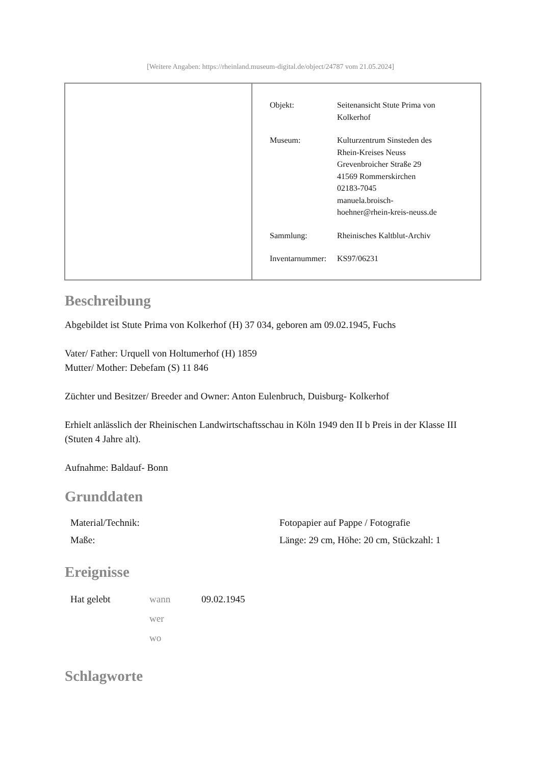[Weitere Angaben: https://rheinland.museum-digital.de/object/24787 vom 21.05.2024]
| Objekt: | Seitenansicht Stute Prima von Kolkerhof |
| Museum: | Kulturzentrum Sinsteden des Rhein-Kreises Neuss Grevenbroicher Straße 29 41569 Rommerskirchen 02183-7045 manuela.broisch- hoehner@rhein-kreis-neuss.de |
| Sammlung: | Rheinisches Kaltblut-Archiv |
| Inventarnummer: | KS97/06231 |
Beschreibung
Abgebildet ist Stute Prima von Kolkerhof (H) 37 034, geboren am 09.02.1945, Fuchs
Vater/ Father: Urquell von Holtumerhof (H) 1859
Mutter/ Mother: Debefam (S) 11 846
Züchter und Besitzer/ Breeder and Owner: Anton Eulenbruch, Duisburg- Kolkerhof
Erhielt anlässlich der Rheinischen Landwirtschaftsschau in Köln 1949 den II b Preis in der Klasse III (Stuten 4 Jahre alt).
Aufnahme: Baldauf- Bonn
Grunddaten
| Material/Technik: | Fotopapier auf Pappe / Fotografie |
| Maße: | Länge: 29 cm, Höhe: 20 cm, Stückzahl: 1 |
Ereignisse
| Hat gelebt | wann | 09.02.1945 |
| | wer | |
| | wo | |
Schlagworte